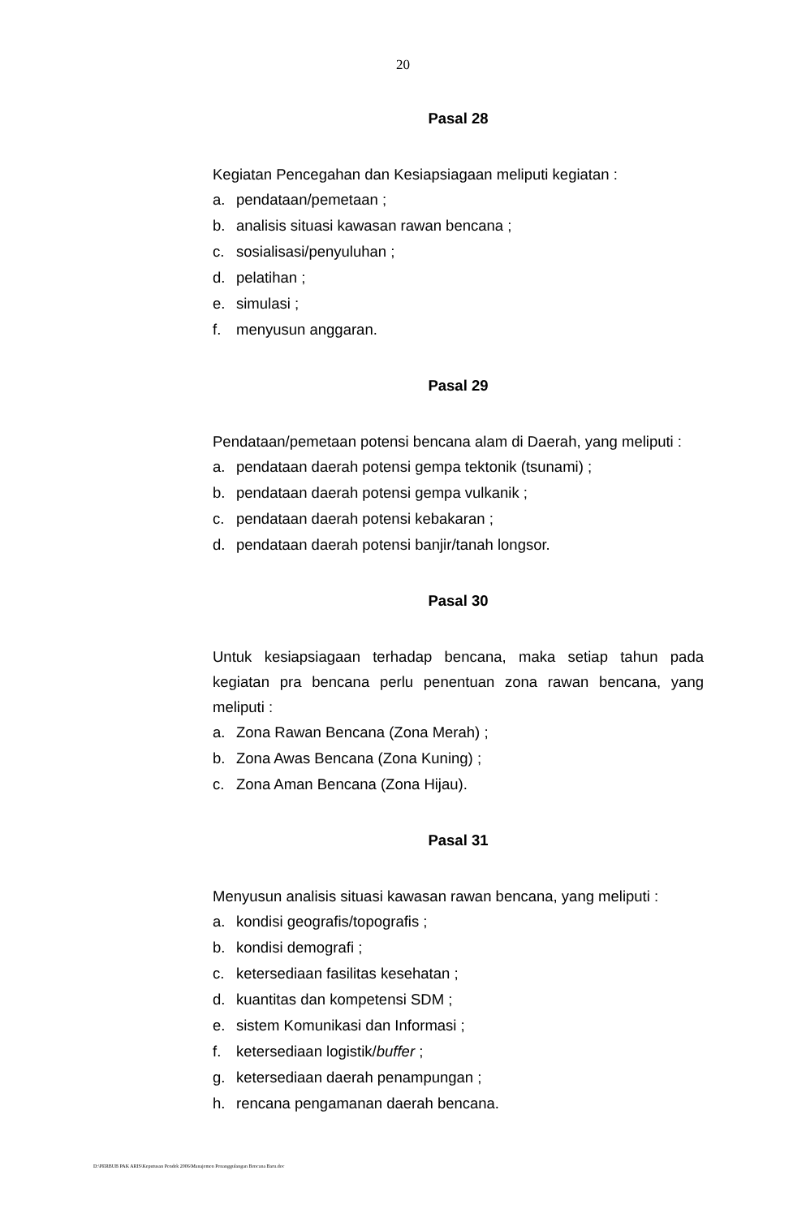20
Pasal 28
Kegiatan Pencegahan dan Kesiapsiagaan meliputi kegiatan :
a. pendataan/pemetaan ;
b. analisis situasi kawasan rawan bencana ;
c. sosialisasi/penyuluhan ;
d. pelatihan ;
e. simulasi ;
f. menyusun anggaran.
Pasal 29
Pendataan/pemetaan potensi bencana alam di Daerah, yang meliputi :
a. pendataan daerah potensi gempa tektonik (tsunami) ;
b. pendataan daerah potensi gempa vulkanik ;
c. pendataan daerah potensi kebakaran ;
d. pendataan daerah potensi banjir/tanah longsor.
Pasal 30
Untuk kesiapsiagaan terhadap bencana, maka setiap tahun pada kegiatan pra bencana perlu penentuan zona rawan bencana, yang meliputi :
a. Zona Rawan Bencana (Zona Merah) ;
b. Zona Awas Bencana (Zona Kuning) ;
c. Zona Aman Bencana (Zona Hijau).
Pasal 31
Menyusun analisis situasi kawasan rawan bencana, yang meliputi :
a. kondisi geografis/topografis ;
b. kondisi demografi ;
c. ketersediaan fasilitas kesehatan ;
d. kuantitas dan kompetensi SDM ;
e. sistem Komunikasi dan Informasi ;
f. ketersediaan logistik/buffer ;
g. ketersediaan daerah penampungan ;
h. rencana pengamanan daerah bencana.
D:\PERBUB PAK ARIS\Keputusan Pendek 2006\Manajemen Penanggulangan Bencana Baru.doc